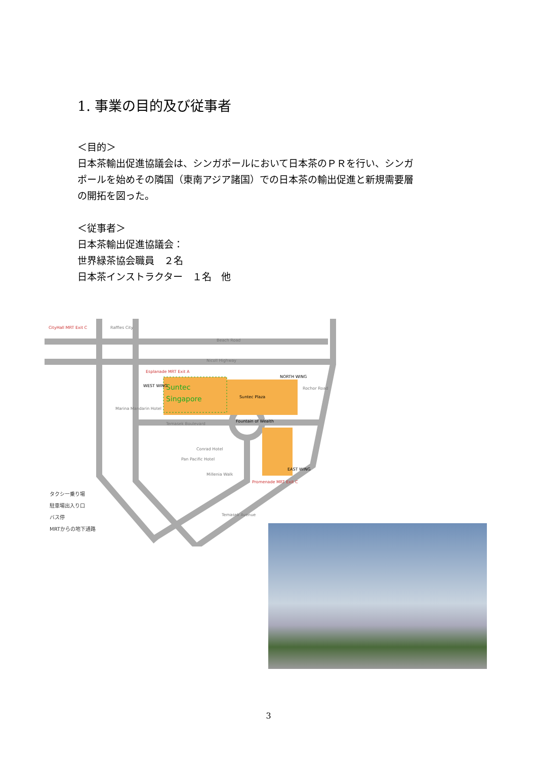1. 事業の目的及び従事者
＜目的＞
日本茶輸出促進協議会は、シンガポールにおいて日本茶のＰＲを行い、シンガ
ポールを始めその隣国（東南アジア諸国）での日本茶の輸出促進と新規需要層
の開拓を図った。
＜従事者＞
日本茶輸出促進協議会：
世界緑茶協会職員　２名
日本茶インストラクター　１名　他
Suntec
Singapore
CityHall MRT Exit C
Raffles City
Beach Road
Nicoll Highway
Esplanade MRT Exit A
NORTH WING
WEST WING
Suntec Plaza
Temasek Boulevard
Fountain of Wealth
Rochor Road
EAST WING
Promenade MRT Exit C
Millenia Walk
Conrad Hotel
Pan Pacific Hotel
Temasek Avenue
Marina Mandarin Hotel
タクシー乗り場
駐車場出入り口
バス停
MRTからの地下通路
3